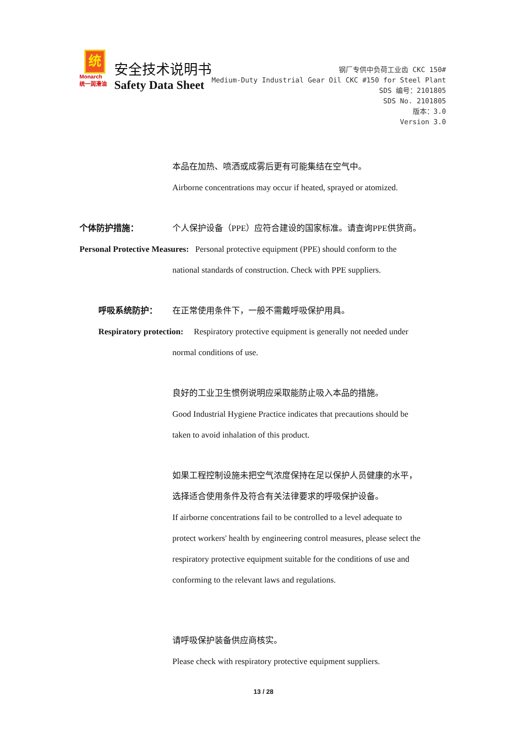统
Monarch
统一润滑油
安全技术说明书
Safety Data Sheet
钢厂专供中负荷工业齿 CKC 150#
Medium-Duty Industrial Gear Oil CKC #150 for Steel Plant
SDS 编号：2101805
SDS No. 2101805
版本：3.0
Version 3.0
本品在加热、喷洒或成雾后更有可能集结在空气中。
Airborne concentrations may occur if heated, sprayed or atomized.
个体防护措施： 个人保护设备（PPE）应符合建设的国家标准。请查询PPE供货商。
Personal Protective Measures: Personal protective equipment (PPE) should conform to the
national standards of construction. Check with PPE suppliers.
呼吸系统防护： 在正常使用条件下，一般不需戴呼吸保护用具。
Respiratory protection: Respiratory protective equipment is generally not needed under
normal conditions of use.
良好的工业卫生惯例说明应采取能防止吸入本品的措施。
Good Industrial Hygiene Practice indicates that precautions should be
taken to avoid inhalation of this product.
如果工程控制设施未把空气浓度保持在足以保护人员健康的水平，
选择适合使用条件及符合有关法律要求的呼吸保护设备。
If airborne concentrations fail to be controlled to a level adequate to
protect workers' health by engineering control measures, please select the
respiratory protective equipment suitable for the conditions of use and
conforming to the relevant laws and regulations.
请呼吸保护装备供应商核实。
Please check with respiratory protective equipment suppliers.
13 / 28